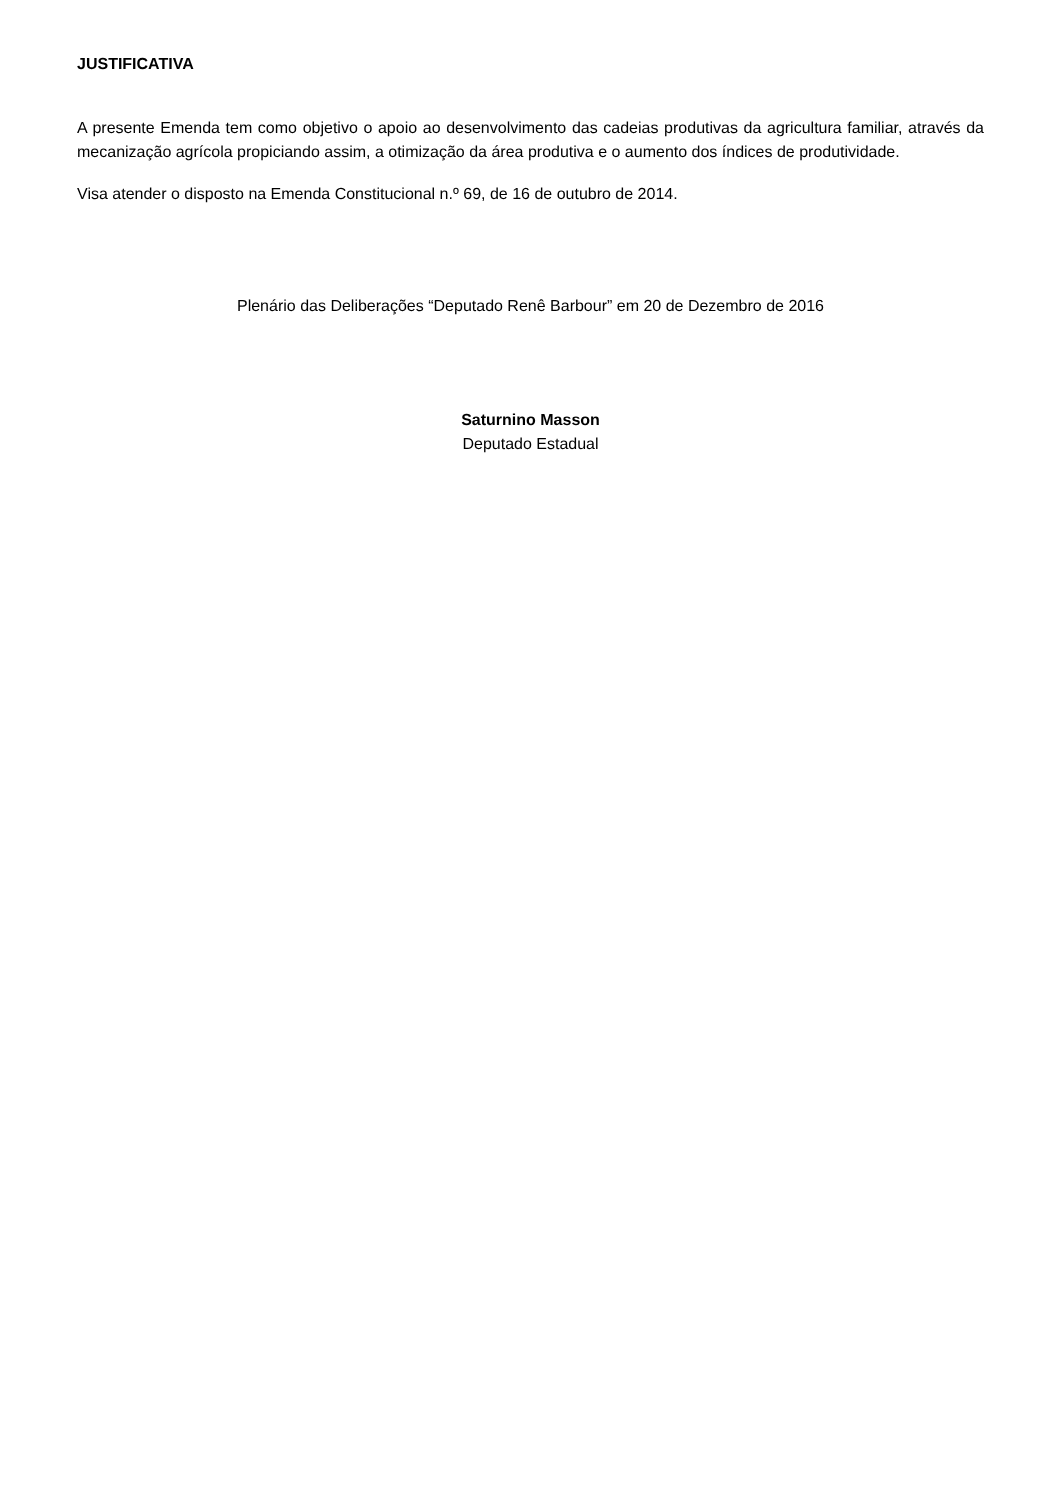JUSTIFICATIVA
A presente Emenda tem como objetivo o apoio ao desenvolvimento das cadeias produtivas da agricultura familiar, através da mecanização agrícola propiciando assim, a otimização da área produtiva e o aumento dos índices de produtividade.
Visa atender o disposto na Emenda Constitucional n.º 69, de 16 de outubro de 2014.
Plenário das Deliberações “Deputado Renê Barbour” em 20 de Dezembro de 2016
Saturnino Masson
Deputado Estadual